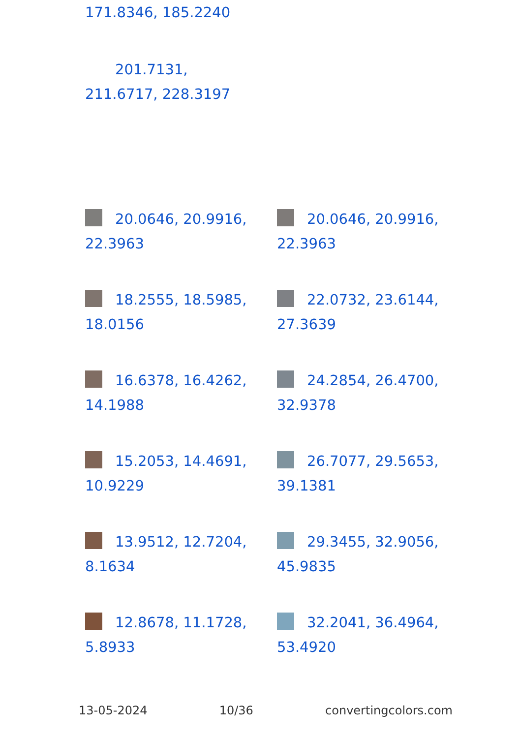171.8346, 185.2240
201.7131,
211.6717, 228.3197
20.0646, 20.9916, 22.3963
20.0646, 20.9916, 22.3963
18.2555, 18.5985, 18.0156
22.0732, 23.6144, 27.3639
16.6378, 16.4262, 14.1988
24.2854, 26.4700, 32.9378
15.2053, 14.4691, 10.9229
26.7077, 29.5653, 39.1381
13.9512, 12.7204, 8.1634
29.3455, 32.9056, 45.9835
12.8678, 11.1728, 5.8933
32.2041, 36.4964, 53.4920
13-05-2024 10/36 convertingcolors.com